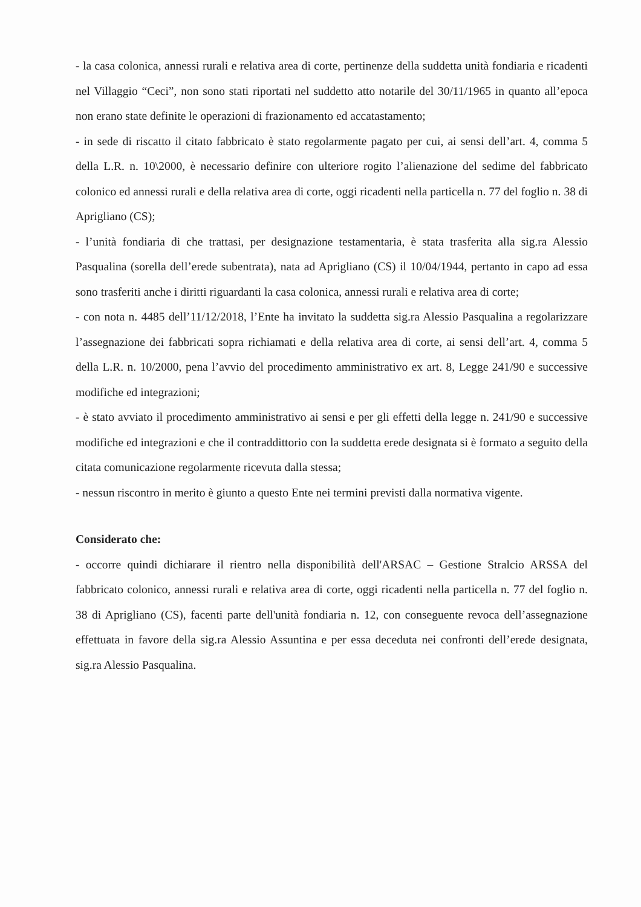- la casa colonica, annessi rurali e relativa area di corte, pertinenze della suddetta unità fondiaria e ricadenti nel Villaggio “Ceci”, non sono stati riportati nel suddetto atto notarile del 30/11/1965 in quanto all’epoca non erano state definite le operazioni di frazionamento ed accatastamento;
- in sede di riscatto il citato fabbricato è stato regolarmente pagato per cui, ai sensi dell’art. 4, comma 5 della L.R. n. 10\2000, è necessario definire con ulteriore rogito l’alienazione del sedime del fabbricato colonico ed annessi rurali e della relativa area di corte, oggi ricadenti nella particella n. 77 del foglio n. 38 di Aprigliano (CS);
- l’unità fondiaria di che trattasi, per designazione testamentaria, è stata trasferita alla sig.ra Alessio Pasqualina (sorella dell’erede subentrata), nata ad Aprigliano (CS) il 10/04/1944, pertanto in capo ad essa sono trasferiti anche i diritti riguardanti la casa colonica, annessi rurali e relativa area di corte;
- con nota n. 4485 dell’11/12/2018, l’Ente ha invitato la suddetta sig.ra Alessio Pasqualina a regolarizzare l’assegnazione dei fabbricati sopra richiamati e della relativa area di corte, ai sensi dell’art. 4, comma 5 della L.R. n. 10/2000, pena l’avvio del procedimento amministrativo ex art. 8, Legge 241/90 e successive modifiche ed integrazioni;
- è stato avviato il procedimento amministrativo ai sensi e per gli effetti della legge n. 241/90 e successive modifiche ed integrazioni e che il contraddittorio con la suddetta erede designata si è formato a seguito della citata comunicazione regolarmente ricevuta dalla stessa;
- nessun riscontro in merito è giunto a questo Ente nei termini previsti dalla normativa vigente.
Considerato che:
- occorre quindi dichiarare il rientro nella disponibilità dell'ARSAC – Gestione Stralcio ARSSA del fabbricato colonico, annessi rurali e relativa area di corte, oggi ricadenti nella particella n. 77 del foglio n. 38 di Aprigliano (CS), facenti parte dell'unità fondiaria n. 12, con conseguente revoca dell’assegnazione effettuata in favore della sig.ra Alessio Assuntina e per essa deceduta nei confronti dell’erede designata, sig.ra Alessio Pasqualina.